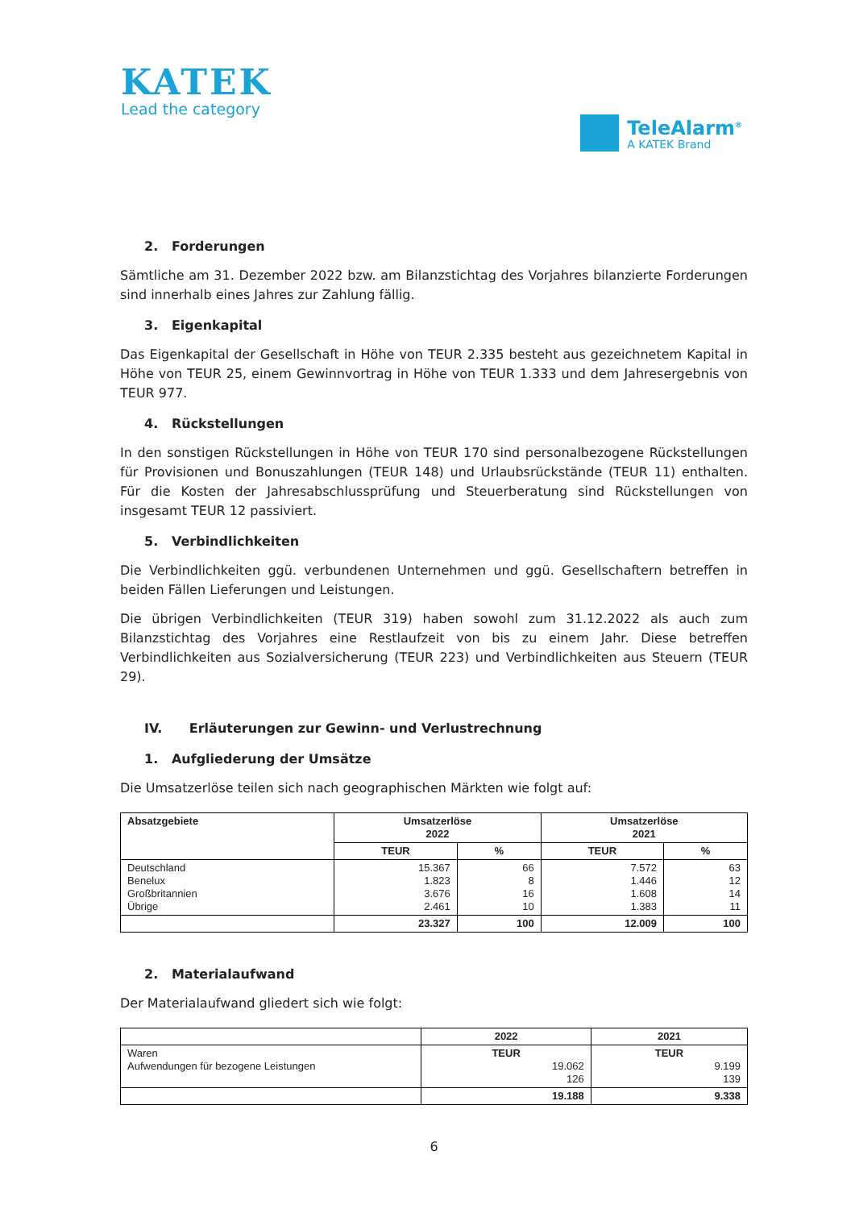KATEK
Lead the category
TeleAlarm<sup>®</sup>
A KATEK Brand
2. Forderungen
Sämtliche am 31. Dezember 2022 bzw. am Bilanzstichtag des Vorjahres bilanzierte Forderungen sind innerhalb eines Jahres zur Zahlung fällig.
3. Eigenkapital
Das Eigenkapital der Gesellschaft in Höhe von TEUR 2.335 besteht aus gezeichnetem Kapital in Höhe von TEUR 25, einem Gewinnvortrag in Höhe von TEUR 1.333 und dem Jahresergebnis von TEUR 977.
4. Rückstellungen
In den sonstigen Rückstellungen in Höhe von TEUR 170 sind personalbezogene Rückstellungen für Provisionen und Bonuszahlungen (TEUR 148) und Urlaubsrückstände (TEUR 11) enthalten. Für die Kosten der Jahresabschlussprüfung und Steuerberatung sind Rückstellungen von insgesamt TEUR 12 passiviert.
5. Verbindlichkeiten
Die Verbindlichkeiten ggü. verbundenen Unternehmen und ggü. Gesellschaftern betreffen in beiden Fällen Lieferungen und Leistungen.
Die übrigen Verbindlichkeiten (TEUR 319) haben sowohl zum 31.12.2022 als auch zum Bilanzstichtag des Vorjahres eine Restlaufzeit von bis zu einem Jahr. Diese betreffen Verbindlichkeiten aus Sozialversicherung (TEUR 223) und Verbindlichkeiten aus Steuern (TEUR 29).
IV. Erläuterungen zur Gewinn- und Verlustrechnung
1. Aufgliederung der Umsätze
Die Umsatzerlöse teilen sich nach geographischen Märkten wie folgt auf:
| Absatzgebiete | Umsatzerlöse 2022 | | Umsatzerlöse 2021 | |
| --- | --- | --- | --- | --- |
| | TEUR | % | TEUR | % |
| Deutschland Benelux Großbritannien Übrige | 15.367 1.823 3.676 2.461 | 66 8 16 10 | 7.572 1.446 1.608 1.383 | 63 12 14 11 |
| | 23.327 | 100 | 12.009 | 100 |
2. Materialaufwand
Der Materialaufwand gliedert sich wie folgt:
| | 2022 | 2021 |
| Waren Aufwendungen für bezogene Leistungen | TEUR 19.062 126 | TEUR 9.199 139 |
| | 19.188 | 9.338 |
6